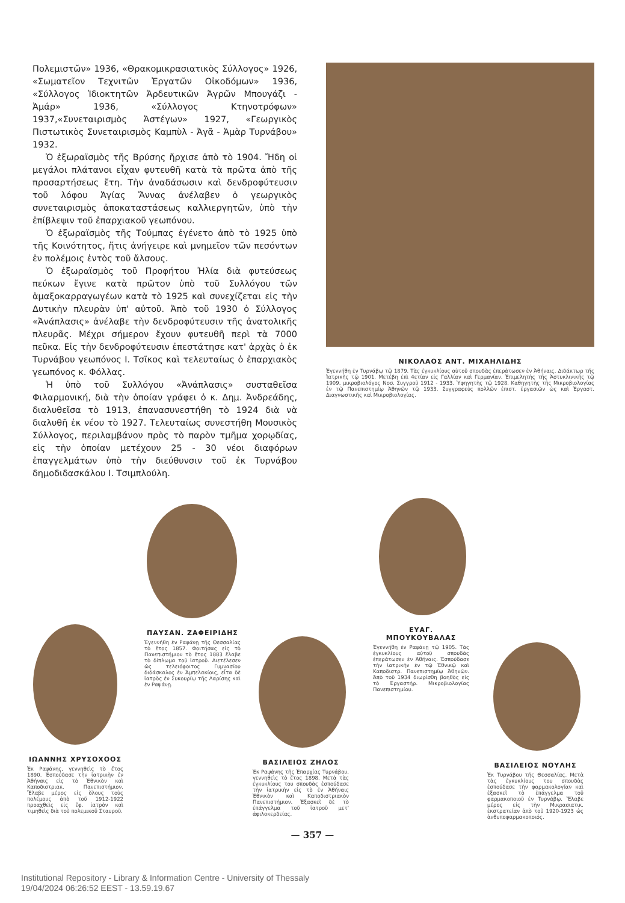Πολεμιστῶν» 1936, «Θρακομικρασιατικὸς Σύλλογος» 1926, «Σωματεῖον Τεχνιτῶν Ἐργατῶν Οἰκοδόμων» 1936, «Σύλλογος Ἰδιοκτητῶν Ἀρδευτικῶν Ἀγρῶν Μπουγάζι - Ἀμάρ» 1936, «Σύλλογος Κτηνοτρόφων» 1937,«Συνεταιρισμὸς Ἀστέγων» 1927, «Γεωργικὸς Πιστωτικὸς Συνεταιρισμὸς Καμπὺλ - Ἀγᾶ - Ἀμὰρ Τυρνάβου» 1932.
Ὁ ἐξωραϊσμὸς τῆς Βρύσης ἤρχισε ἀπὸ τὸ 1904. Ἤδη οἱ μεγάλοι πλάτανοι εἶχαν φυτευθῆ κατὰ τὰ πρῶτα ἀπὸ τῆς προσαρτήσεως ἔτη. Τὴν ἀναδάσωσιν καὶ δενδροφύτευσιν τοῦ λόφου Ἁγίας Ἄννας ἀνέλαβεν ὁ γεωργικὸς συνεταιρισμὸς ἀποκαταστάσεως καλλιεργητῶν, ὑπὸ τὴν ἐπίβλεψιν τοῦ ἐπαρχιακοῦ γεωπόνου.
Ὁ ἐξωραϊσμὸς τῆς Τούμπας ἐγένετο ἀπὸ τὸ 1925 ὑπὸ τῆς Κοινότητος, ἥτις ἀνήγειρε καὶ μνημεῖον τῶν πεσόντων ἐν πολέμοις ἐντὸς τοῦ ἄλσους.
Ὁ ἐξωραϊσμὸς τοῦ Προφήτου Ἠλία διὰ φυτεύσεως πεύκων ἔγινε κατὰ πρῶτον ὑπὸ τοῦ Συλλόγου τῶν ἁμαξοκαρραγωγέων κατὰ τὸ 1925 καὶ συνεχίζεται εἰς τὴν Δυτικὴν πλευρὰν ὑπ' αὐτοῦ. Ἀπὸ τοῦ 1930 ὁ Σύλλογος «Ἀνάπλασις» ἀνέλαβε τὴν δενδροφύτευσιν τῆς ἀνατολικῆς πλευρᾶς. Μέχρι σήμερον ἔχουν φυτευθῆ περὶ τὰ 7000 πεῦκα. Εἰς τὴν δενδροφύτευσιν ἐπεστάτησε κατ' ἀρχὰς ὁ ἐκ Τυρνάβου γεωπόνος Ι. Τσῖκος καὶ τελευταίως ὁ ἐπαρχιακὸς γεωπόνος κ. Φόλλας.
Ἡ ὑπὸ τοῦ Συλλόγου «Ἀνάπλασις» συσταθεῖσα Φιλαρμονική, διὰ τὴν ὁποίαν γράφει ὁ κ. Δημ. Ἀνδρεάδης, διαλυθεῖσα τὸ 1913, ἐπανασυνεστήθη τὸ 1924 διὰ νὰ διαλυθῆ ἐκ νέου τὸ 1927. Τελευταίως συνεστήθη Μουσικὸς Σύλλογος, περιλαμβάνον πρὸς τὸ παρὸν τμῆμα χορῳδίας, εἰς τὴν ὁποίαν μετέχουν 25 - 30 νέοι διαφόρων ἐπαγγελμάτων ὑπὸ τὴν διεύθυνσιν τοῦ ἐκ Τυρνάβου δημοδιδασκάλου Ι. Τσιμπλούλη.
ΝΙΚΟΛΑΟΣ ΑΝΤ. ΜΙΧΑΗΛΙΔΗΣ
Ἐγεννήθη ἐν Τυρνάβῳ τῷ 1879. Τὰς ἐγκυκλίους αὐτοῦ σπουδὰς ἐπεράτωσεν ἐν Ἀθήναις. Διδάκτωρ τῆς Ἰατρικῆς τῷ 1901. Μετέβη ἐπὶ 4ετίαν εἰς Γαλλίαν καὶ Γερμανίαν. Ἐπιμελητὴς τῆς Ἀστυκλινικῆς τῷ 1909, μικροβιολόγος Νοσ. Συγγροῦ 1912 - 1933. Ὑφηγητὴς τῷ 1928. Καθηγητὴς τῆς Μικροβιολογίας ἐν τῷ Πανεπιστημίῳ Ἀθηνῶν τῷ 1933. Συγγραφεὺς πολλῶν ἐπιστ. ἐργασιῶν ὡς καὶ Ἐργαστ. Διαγνωστικῆς καὶ Μικροβιολογίας.
ΠΑΥΣΑΝ. ΖΑΦΕΙΡΙΔΗΣ
Ἐγεννήθη ἐν Ραψάνῃ τῆς Θεσσαλίας τὸ ἔτος 1857. Φοιτήσας εἰς τὸ Πανεπιστήμιον τὸ ἔτος 1883 ἔλαβε τὸ δίπλωμα τοῦ ἰατροῦ. Διετέλεσεν ὡς τελειόφοιτος Γυμνασίου διδάσκαλος ἐν Ἀμπελακίοις, εἶτα δὲ ἰατρὸς ἐν Συκουρίῳ τῆς Λαρίσης καὶ ἐν Ραψάνῃ.
ΕΥΑΓ. ΜΠΟΥΚΟΥΒΑΛΑΣ
Ἐγεννήθη ἐν Ραψάνῃ τῷ 1905. Τὰς ἐγκυκλίους αὐτοῦ σπουδὰς ἐπεράτωσεν ἐν Ἀθήναις. Ἐσπούδασε τὴν ἰατρικὴν ἐν τῷ Ἐθνικῷ καὶ Καποδιστρ. Πανεπιστημίῳ Ἀθηνῶν. Ἀπὸ τοῦ 1934 διωρίσθη βοηθὸς εἰς τὸ Ἐργαστήρ. Μικροβιολογίας Πανεπιστημίου.
ΙΩΑΝΝΗΣ ΧΡΥΣΟΧΟΟΣ
Ἐκ Ραψάνης, γεννηθεὶς τὸ ἔτος 1890. Ἐσπούδασε τὴν ἰατρικὴν ἐν Ἀθήναις εἰς τὸ Ἐθνικὸν καὶ Καποδιστριακ. Πανεπιστήμιον. Ἔλαβε μέρος εἰς ὅλους τοὺς πολέμους ἀπὸ τοῦ 1912-1922 προαχθεὶς εἰς ἔφ. ἰατρὸν καὶ τιμηθεὶς διὰ τοῦ πολεμικοῦ Σταυροῦ.
ΒΑΣΙΛΕΙΟΣ ΖΗΛΟΣ
Ἐκ Ραψάνης τῆς Ἐπαρχίας Τυρνάβου, γεννηθεὶς τὸ ἔτος 1898. Μετὰ τὰς ἐγκυκλίους του σπουδὰς ἐσπούδασε τὴν ἰατρικὴν εἰς τὸ ἐν Ἀθήναις Ἐθνικὸν καὶ Καποδιστριακὸν Πανεπιστήμιον. Ἐξασκεῖ δὲ τὸ ἐπάγγελμα τοῦ ἰατροῦ μετ' ἀφιλοκερδείας.
ΒΑΣΙΛΕΙΟΣ ΝΟΥΛΗΣ
Ἐκ Τυρνάβου τῆς Θεσσαλίας. Μετὰ τὰς ἐγκυκλίους του σπουδὰς ἐσπούδασε τὴν φαρμακολογίαν καὶ ἐξασκεῖ τὸ ἐπάγγελμα τοῦ φαρμακοποιοῦ ἐν Τυρνάβῳ. Ἔλαβε μέρος εἰς τὴν Μικρασιατικ. ἐκστρατείαν ἀπὸ τοῦ 1920-1923 ὡς ἀνθυποφαρμακοποιός.
— 357 —
Institutional Repository - Library & Information Centre - University of Thessaly
19/04/2024 06:26:52 EEST - 13.59.19.67